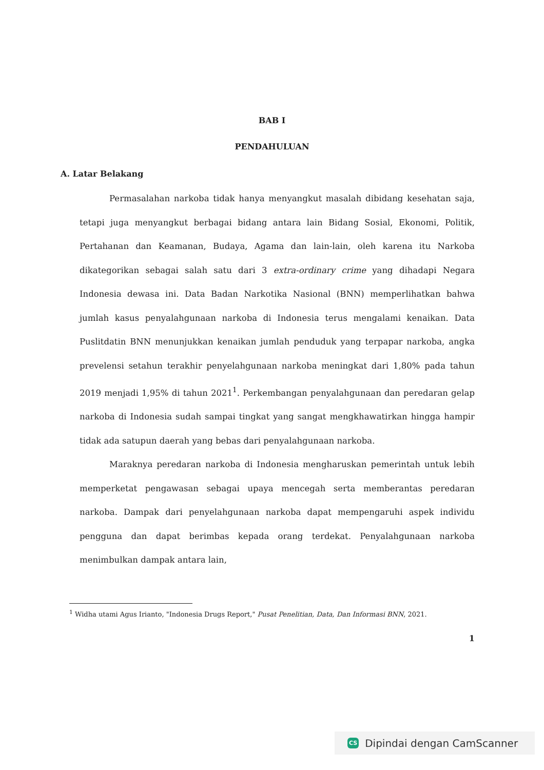BAB I
PENDAHULUAN
A. Latar Belakang
Permasalahan narkoba tidak hanya menyangkut masalah dibidang kesehatan saja, tetapi juga menyangkut berbagai bidang antara lain Bidang Sosial, Ekonomi, Politik, Pertahanan dan Keamanan, Budaya, Agama dan lain-lain, oleh karena itu Narkoba dikategorikan sebagai salah satu dari 3 extra-ordinary crime yang dihadapi Negara Indonesia dewasa ini. Data Badan Narkotika Nasional (BNN) memperlihatkan bahwa jumlah kasus penyalahgunaan narkoba di Indonesia terus mengalami kenaikan. Data Puslitdatin BNN menunjukkan kenaikan jumlah penduduk yang terpapar narkoba, angka prevelensi setahun terakhir penyelahgunaan narkoba meningkat dari 1,80% pada tahun 2019 menjadi 1,95% di tahun 2021<sup>1</sup>. Perkembangan penyalahgunaan dan peredaran gelap narkoba di Indonesia sudah sampai tingkat yang sangat mengkhawatirkan hingga hampir tidak ada satupun daerah yang bebas dari penyalahgunaan narkoba.
Maraknya peredaran narkoba di Indonesia mengharuskan pemerintah untuk lebih memperketat pengawasan sebagai upaya mencegah serta memberantas peredaran narkoba. Dampak dari penyelahgunaan narkoba dapat mempengaruhi aspek individu pengguna dan dapat berimbas kepada orang terdekat. Penyalahgunaan narkoba menimbulkan dampak antara lain,
<sup>1</sup> Widha utami Agus Irianto, "Indonesia Drugs Report," Pusat Penelitian, Data, Dan Informasi BNN, 2021.
1
CS Dipindai dengan CamScanner